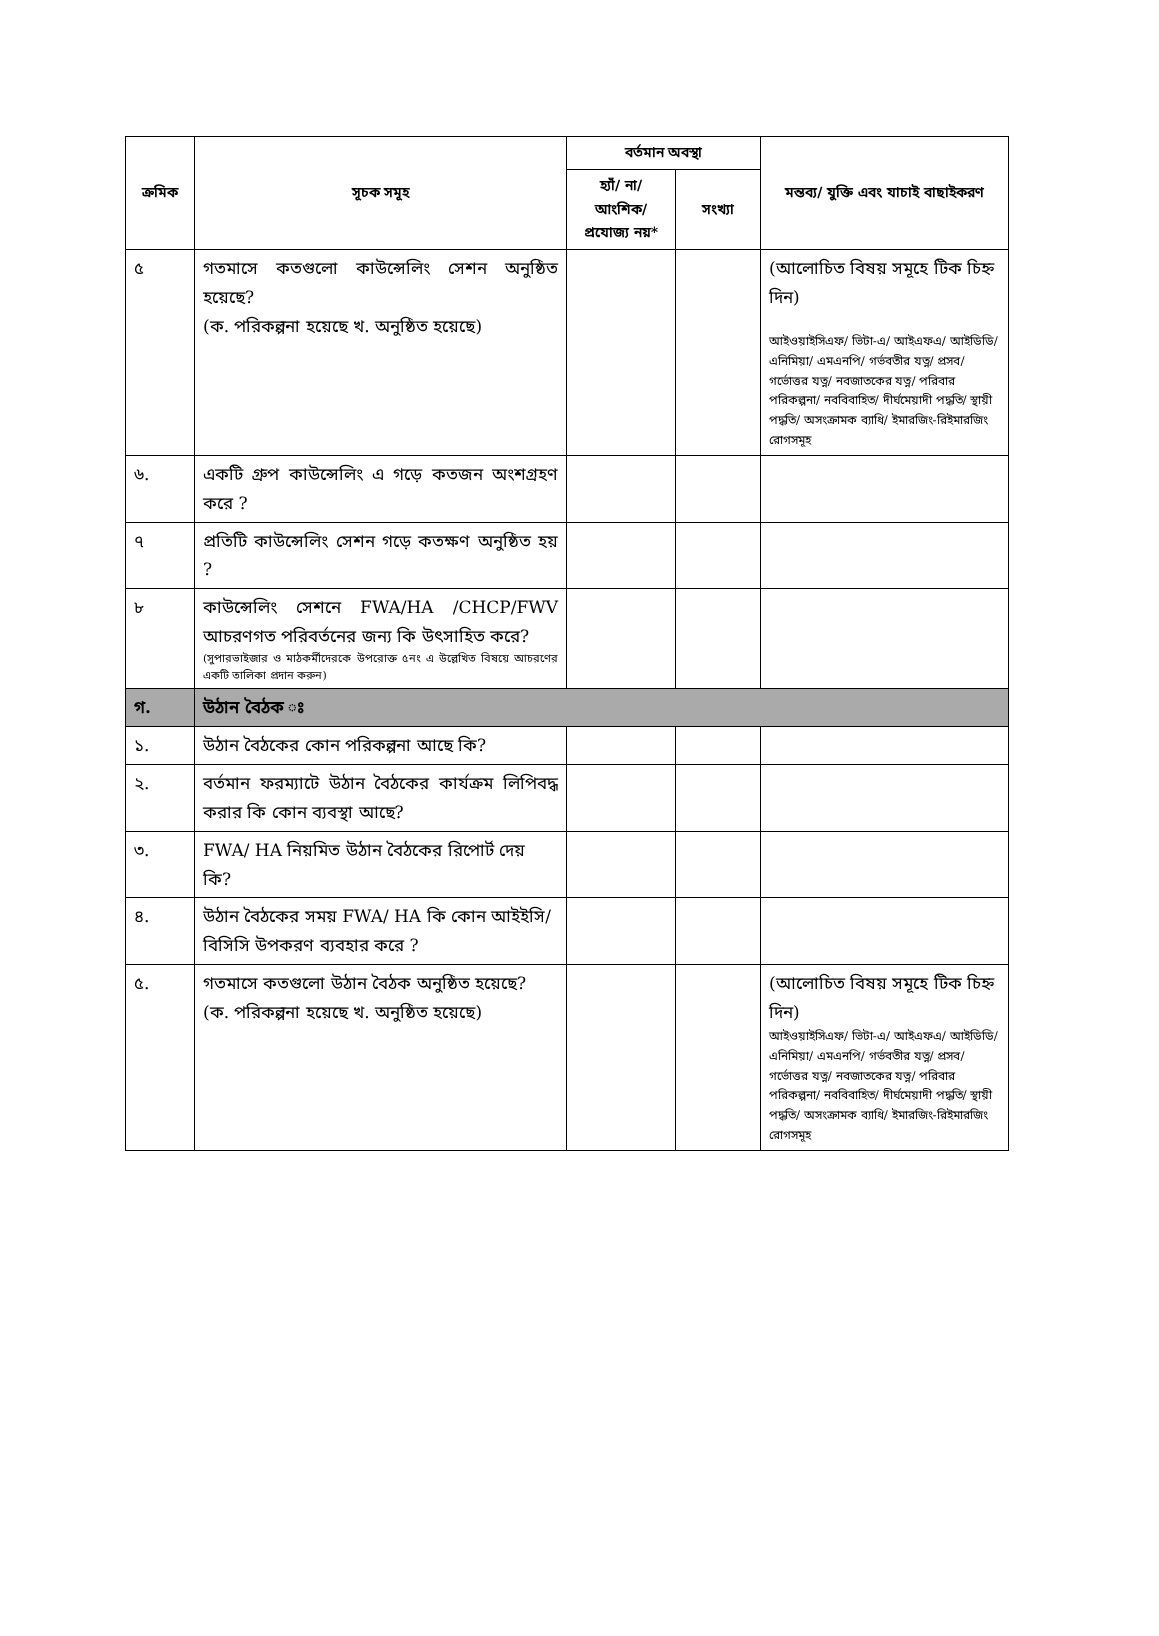| ক্রমিক | সূচক সমূহ | বর্তমান অবস্থা | | মন্তব্য/ যুক্তি এবং যাচাই বাছাইকরণ |
| --- | --- | --- | --- | --- |
| | | হ্যাঁ/ না/ আংশিক/ প্রযোজ্য নয়* | সংখ্যা | |
| ৫ | গতমাসে কতগুলো কাউন্সেলিং সেশন অনুষ্ঠিত হয়েছে? (ক. পরিকল্পনা হয়েছে খ. অনুষ্ঠিত হয়েছে) | | | (আলোচিত বিষয় সমূহে টিক চিহ্ন দিন) আইওয়াইসিএফ/ ভিটা-এ/ আইএফএ/ আইডিডি/ এনিমিয়া/ এমএনপি/ গর্ভবতীর যত্ন/ প্রসব/ গর্ভোত্তর যত্ন/ নবজাতকের যত্ন/ পরিবার পরিকল্পনা/ নববিবাহিত/ দীর্ঘমেয়াদী পদ্ধতি/ স্থায়ী পদ্ধতি/ অসংক্রামক ব্যাধি/ ইমারজিং-রিইমারজিং রোগসমূহ |
| ৬. | একটি গ্রুপ কাউন্সেলিং এ গড়ে কতজন অংশগ্রহণ করে ? | | | |
| ৭ | প্রতিটি কাউন্সেলিং সেশন গড়ে কতক্ষণ অনুষ্ঠিত হয় ? | | | |
| ৮ | কাউন্সেলিং সেশনে FWA/HA /CHCP/FWV আচরণগত পরিবর্তনের জন্য কি উৎসাহিত করে? (সুপারভাইজার ও মাঠকর্মীদেরকে উপরোক্ত ৫নং এ উল্লেখিত বিষয়ে আচরণের একটি তালিকা প্রদান করুন) | | | |
| গ. | উঠান বৈঠক ঃ | | | |
| ১. | উঠান বৈঠকের কোন পরিকল্পনা আছে কি? | | | |
| ২. | বর্তমান ফরম্যাটে উঠান বৈঠকের কার্যক্রম লিপিবদ্ধ করার কি কোন ব্যবস্থা আছে? | | | |
| ৩. | FWA/ HA নিয়মিত উঠান বৈঠকের রিপোর্ট দেয় কি? | | | |
| ৪. | উঠান বৈঠকের সময় FWA/ HA কি কোন আইইসি/ বিসিসি উপকরণ ব্যবহার করে ? | | | |
| ৫. | গতমাসে কতগুলো উঠান বৈঠক অনুষ্ঠিত হয়েছে? (ক. পরিকল্পনা হয়েছে খ. অনুষ্ঠিত হয়েছে) | | | (আলোচিত বিষয় সমূহে টিক চিহ্ন দিন) আইওয়াইসিএফ/ ভিটা-এ/ আইএফএ/ আইডিডি/ এনিমিয়া/ এমএনপি/ গর্ভবতীর যত্ন/ প্রসব/ গর্ভোত্তর যত্ন/ নবজাতকের যত্ন/ পরিবার পরিকল্পনা/ নববিবাহিত/ দীর্ঘমেয়াদী পদ্ধতি/ স্থায়ী পদ্ধতি/ অসংক্রামক ব্যাধি/ ইমারজিং-রিইমারজিং রোগসমূহ |